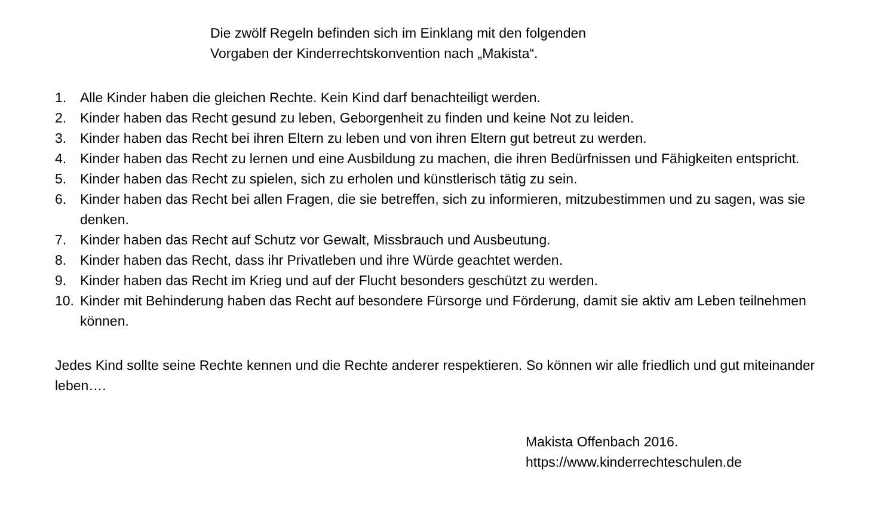Die zwölf Regeln befinden sich im Einklang mit den folgenden
Vorgaben der Kinderrechtskonvention nach „Makista“.
1. Alle Kinder haben die gleichen Rechte. Kein Kind darf benachteiligt werden.
2. Kinder haben das Recht gesund zu leben, Geborgenheit zu finden und keine Not zu leiden.
3. Kinder haben das Recht bei ihren Eltern zu leben und von ihren Eltern gut betreut zu werden.
4. Kinder haben das Recht zu lernen und eine Ausbildung zu machen, die ihren Bedürfnissen und Fähigkeiten entspricht.
5. Kinder haben das Recht zu spielen, sich zu erholen und künstlerisch tätig zu sein.
6. Kinder haben das Recht bei allen Fragen, die sie betreffen, sich zu informieren, mitzubestimmen und zu sagen, was sie denken.
7. Kinder haben das Recht auf Schutz vor Gewalt, Missbrauch und Ausbeutung.
8. Kinder haben das Recht, dass ihr Privatleben und ihre Würde geachtet werden.
9. Kinder haben das Recht im Krieg und auf der Flucht besonders geschützt zu werden.
10. Kinder mit Behinderung haben das Recht auf besondere Fürsorge und Förderung, damit sie aktiv am Leben teilnehmen können.
Jedes Kind sollte seine Rechte kennen und die Rechte anderer respektieren. So können wir alle friedlich und gut miteinander leben….
Makista Offenbach 2016.
https://www.kinderrechteschulen.de